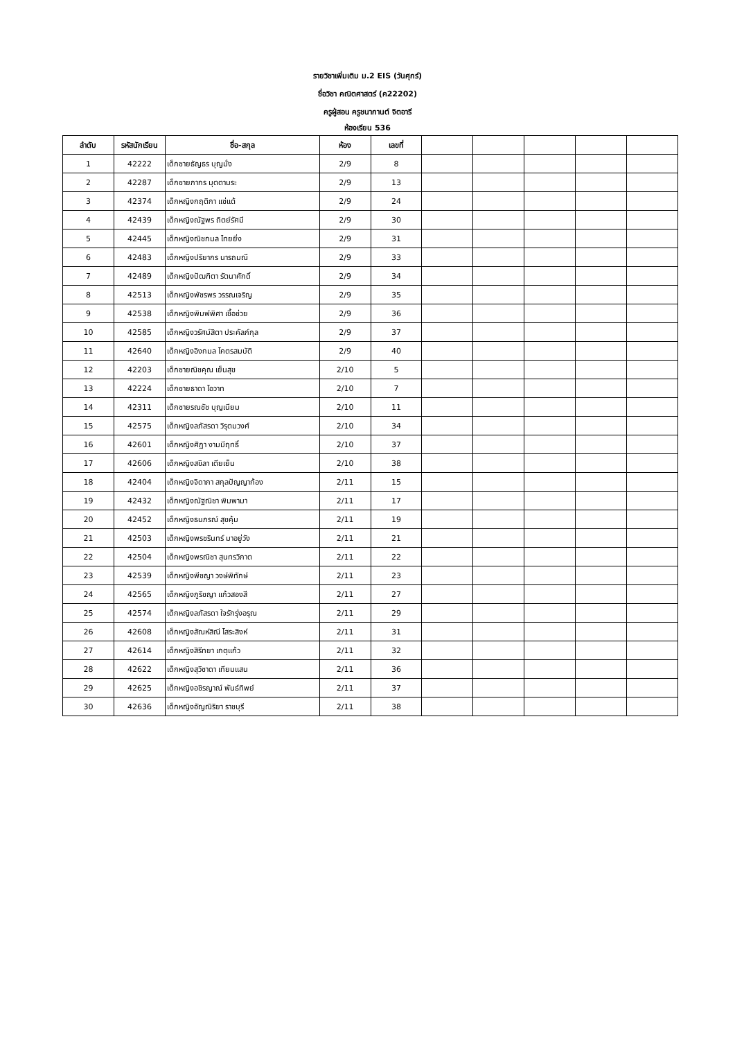รายวิชาเพิ่มเติม ม.2 EIS (วันศุกร์)
ชื่อวิชา คณิตศาสตร์ (ค22202)
ครูผู้สอน ครูชนากานต์ จิตอารี
ห้องเรียน 536
| ลำดับ | รหัสนักเรียน | ชื่อ-สกุล | ห้อง | เลขที่ | | | | | |
| --- | --- | --- | --- | --- | --- | --- | --- | --- | --- |
| 1 | 42222 | เด็กชายธัญธร บุญมั่ง | 2/9 | 8 | | | | | |
| 2 | 42287 | เด็กชายภากร มุตตามระ | 2/9 | 13 | | | | | |
| 3 | 42374 | เด็กหญิงกฤติกา แซ่แต้ | 2/9 | 24 | | | | | |
| 4 | 42439 | เด็กหญิงณัฐพร ถิตย์รัศมี | 2/9 | 30 | | | | | |
| 5 | 42445 | เด็กหญิงณิชกมล ไทยยิ่ง | 2/9 | 31 | | | | | |
| 6 | 42483 | เด็กหญิงปริยากร นารถมณี | 2/9 | 33 | | | | | |
| 7 | 42489 | เด็กหญิงปัฒฑิตา รัตนาศักดิ์ | 2/9 | 34 | | | | | |
| 8 | 42513 | เด็กหญิงพัชรพร วรรณเจริญ | 2/9 | 35 | | | | | |
| 9 | 42538 | เด็กหญิงพิมพ์พิศา เชื้อช่วย | 2/9 | 36 | | | | | |
| 10 | 42585 | เด็กหญิงวรัศม์สิตา ประคัลภ์กุล | 2/9 | 37 | | | | | |
| 11 | 42640 | เด็กหญิงอิงกมล โคตรสมบัติ | 2/9 | 40 | | | | | |
| 12 | 42203 | เด็กชายณิชคุณ เย็นสุข | 2/10 | 5 | | | | | |
| 13 | 42224 | เด็กชายธาดา โอวาท | 2/10 | 7 | | | | | |
| 14 | 42311 | เด็กชายรณชัช บุญเนียม | 2/10 | 11 | | | | | |
| 15 | 42575 | เด็กหญิงลภัสรดา วิรุตมวงศ์ | 2/10 | 34 | | | | | |
| 16 | 42601 | เด็กหญิงศิฏา งามมีฤทธิ์ | 2/10 | 37 | | | | | |
| 17 | 42606 | เด็กหญิงสขิลา เตียเย็น | 2/10 | 38 | | | | | |
| 18 | 42404 | เด็กหญิงจิดาภา สกุลปัญญาก้อง | 2/11 | 15 | | | | | |
| 19 | 42432 | เด็กหญิงณัฐณิชา พิมพามา | 2/11 | 17 | | | | | |
| 20 | 42452 | เด็กหญิงธนภรณ์ สุขคุ้ม | 2/11 | 19 | | | | | |
| 21 | 42503 | เด็กหญิงพรชรินทร์ มาอยู่วัง | 2/11 | 21 | | | | | |
| 22 | 42504 | เด็กหญิงพรณิชา สุนทรวิภาต | 2/11 | 22 | | | | | |
| 23 | 42539 | เด็กหญิงพีชญา วงษ์พิทักษ์ | 2/11 | 23 | | | | | |
| 24 | 42565 | เด็กหญิงภูริชญา แก้วสองสี | 2/11 | 27 | | | | | |
| 25 | 42574 | เด็กหญิงลภัสรดา ใจรักรุ่งอรุณ | 2/11 | 29 | | | | | |
| 26 | 42608 | เด็กหญิงสัณห์สิณี โสระสิงห์ | 2/11 | 31 | | | | | |
| 27 | 42614 | เด็กหญิงสิรีทยา เกตุแก้ว | 2/11 | 32 | | | | | |
| 28 | 42622 | เด็กหญิงสุวิชาดา เทียมแสน | 2/11 | 36 | | | | | |
| 29 | 42625 | เด็กหญิงอชิรญาณ์ พันธ์ทิพย์ | 2/11 | 37 | | | | | |
| 30 | 42636 | เด็กหญิงอัญณิริยา ราชบุรี | 2/11 | 38 | | | | | |